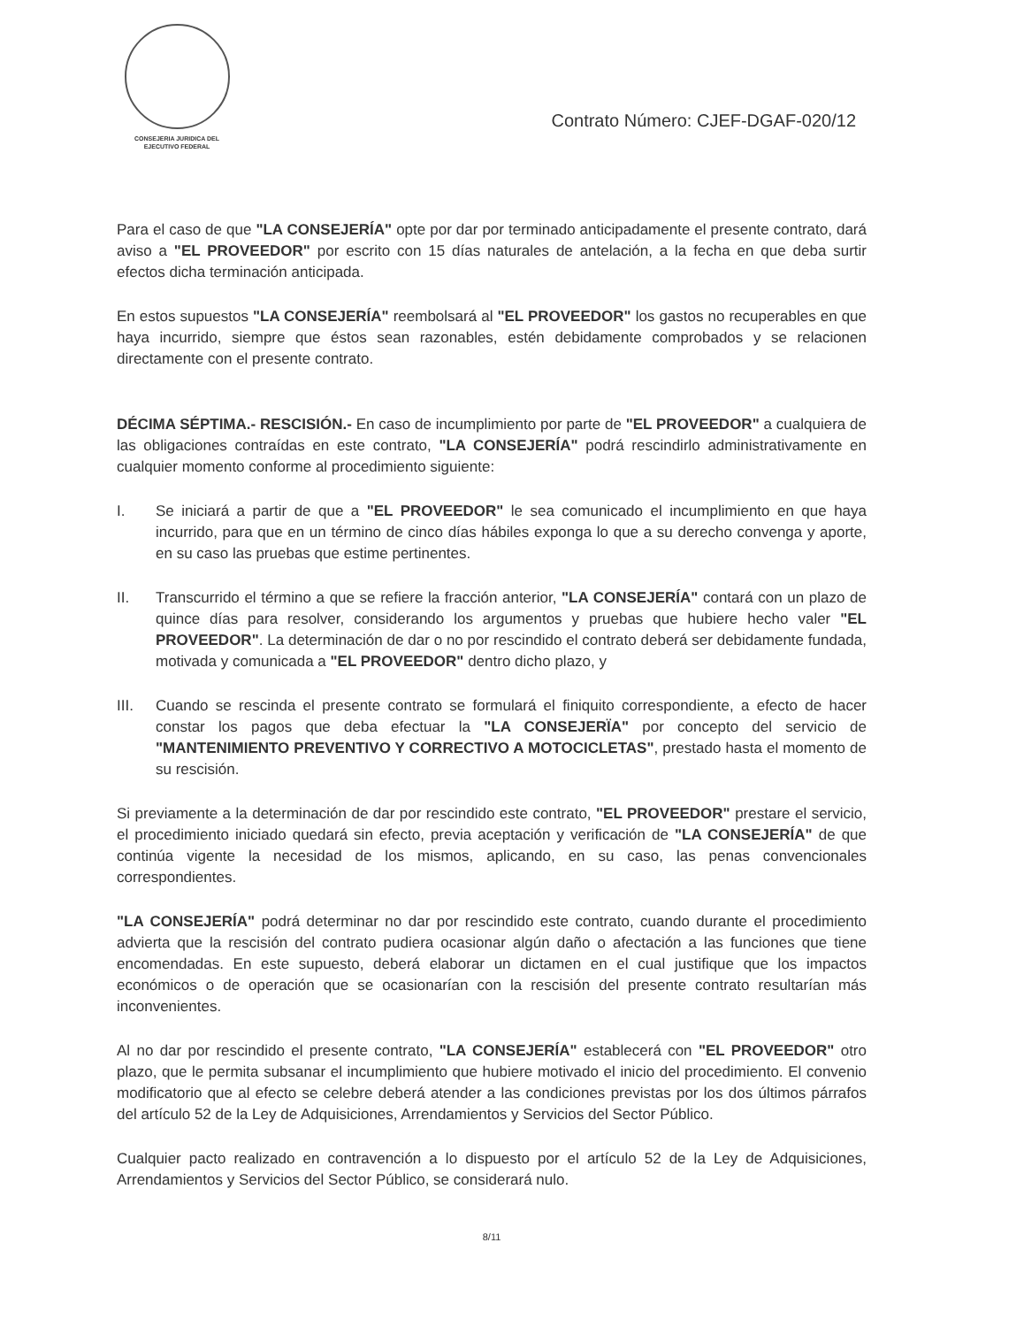CONSEJERIA JURIDICA DEL
EJECUTIVO FEDERAL
Contrato Número: CJEF-DGAF-020/12
Para el caso de que "LA CONSEJERÍA" opte por dar por terminado anticipadamente el presente contrato, dará aviso a "EL PROVEEDOR" por escrito con 15 días naturales de antelación, a la fecha en que deba surtir efectos dicha terminación anticipada.
En estos supuestos "LA CONSEJERÍA" reembolsará al "EL PROVEEDOR" los gastos no recuperables en que haya incurrido, siempre que éstos sean razonables, estén debidamente comprobados y se relacionen directamente con el presente contrato.
DÉCIMA SÉPTIMA.- RESCISIÓN.- En caso de incumplimiento por parte de "EL PROVEEDOR" a cualquiera de las obligaciones contraídas en este contrato, "LA CONSEJERÍA" podrá rescindirlo administrativamente en cualquier momento conforme al procedimiento siguiente:
I. Se iniciará a partir de que a "EL PROVEEDOR" le sea comunicado el incumplimiento en que haya incurrido, para que en un término de cinco días hábiles exponga lo que a su derecho convenga y aporte, en su caso las pruebas que estime pertinentes.
II. Transcurrido el término a que se refiere la fracción anterior, "LA CONSEJERÍA" contará con un plazo de quince días para resolver, considerando los argumentos y pruebas que hubiere hecho valer "EL PROVEEDOR". La determinación de dar o no por rescindido el contrato deberá ser debidamente fundada, motivada y comunicada a "EL PROVEEDOR" dentro dicho plazo, y
III. Cuando se rescinda el presente contrato se formulará el finiquito correspondiente, a efecto de hacer constar los pagos que deba efectuar la "LA CONSEJERÏA" por concepto del servicio de "MANTENIMIENTO PREVENTIVO Y CORRECTIVO A MOTOCICLETAS", prestado hasta el momento de su rescisión.
Si previamente a la determinación de dar por rescindido este contrato, "EL PROVEEDOR" prestare el servicio, el procedimiento iniciado quedará sin efecto, previa aceptación y verificación de "LA CONSEJERÍA" de que continúa vigente la necesidad de los mismos, aplicando, en su caso, las penas convencionales correspondientes.
"LA CONSEJERÍA" podrá determinar no dar por rescindido este contrato, cuando durante el procedimiento advierta que la rescisión del contrato pudiera ocasionar algún daño o afectación a las funciones que tiene encomendadas. En este supuesto, deberá elaborar un dictamen en el cual justifique que los impactos económicos o de operación que se ocasionarían con la rescisión del presente contrato resultarían más inconvenientes.
Al no dar por rescindido el presente contrato, "LA CONSEJERÍA" establecerá con "EL PROVEEDOR" otro plazo, que le permita subsanar el incumplimiento que hubiere motivado el inicio del procedimiento. El convenio modificatorio que al efecto se celebre deberá atender a las condiciones previstas por los dos últimos párrafos del artículo 52 de la Ley de Adquisiciones, Arrendamientos y Servicios del Sector Público.
Cualquier pacto realizado en contravención a lo dispuesto por el artículo 52 de la Ley de Adquisiciones, Arrendamientos y Servicios del Sector Público, se considerará nulo.
8/11